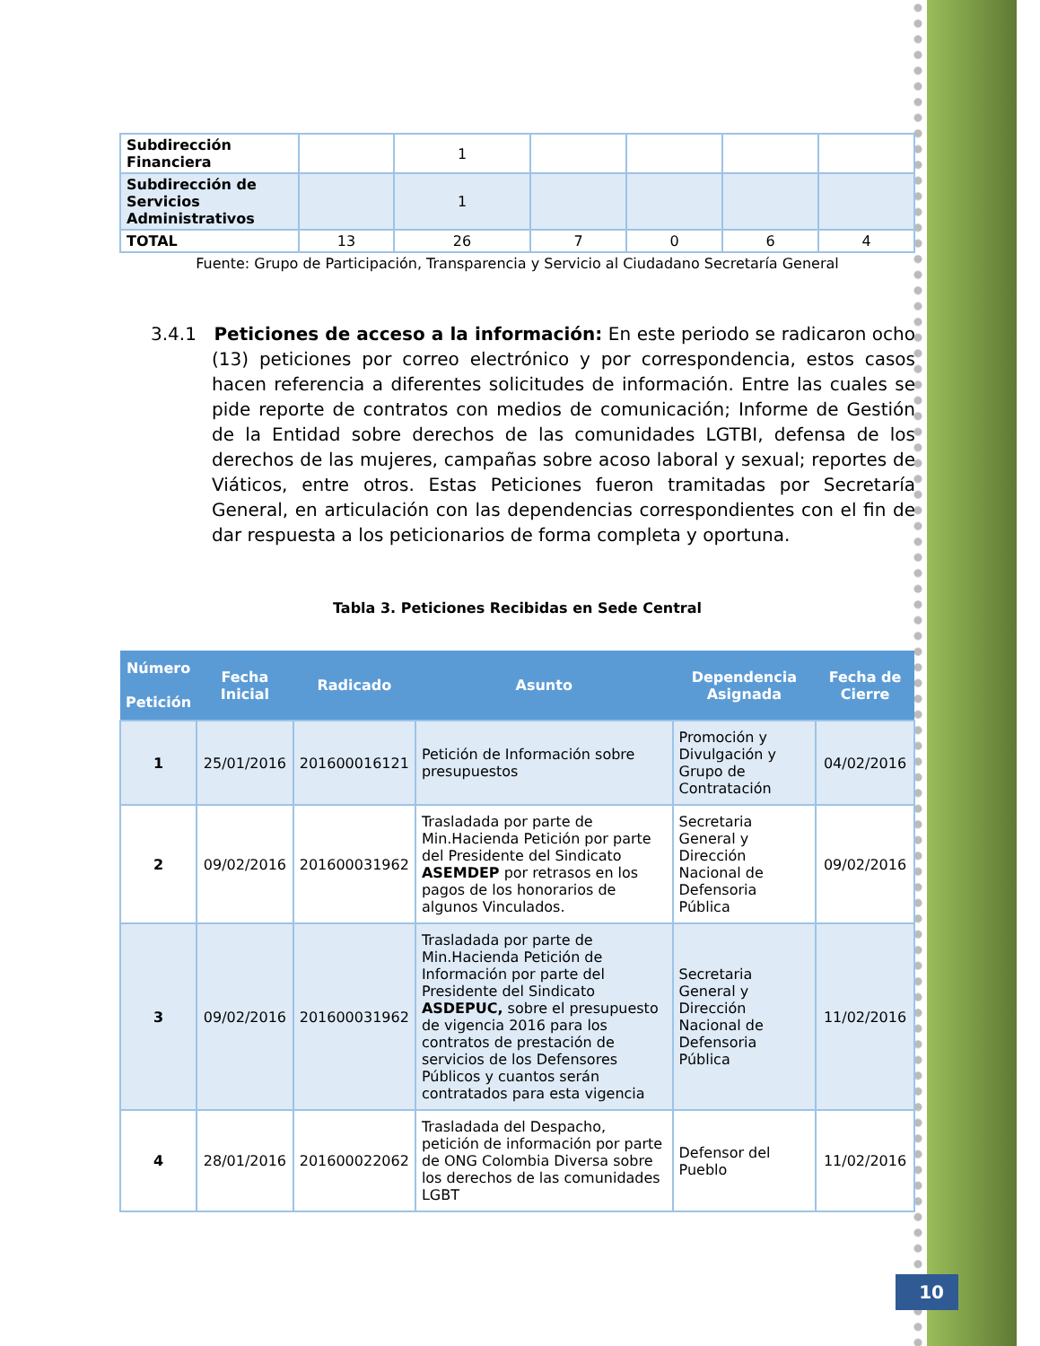| Subdirección Financiera | | 1 | | | | |
| Subdirección de Servicios Administrativos | | 1 | | | | |
| TOTAL | 13 | 26 | 7 | 0 | 6 | 4 |
Fuente: Grupo de Participación, Transparencia y Servicio al Ciudadano Secretaría General
3.4.1 Peticiones de acceso a la información: En este periodo se radicaron ocho (13) peticiones por correo electrónico y por correspondencia, estos casos hacen referencia a diferentes solicitudes de información. Entre las cuales se pide reporte de contratos con medios de comunicación; Informe de Gestión de la Entidad sobre derechos de las comunidades LGTBI, defensa de los derechos de las mujeres, campañas sobre acoso laboral y sexual; reportes de Viáticos, entre otros. Estas Peticiones fueron tramitadas por Secretaría General, en articulación con las dependencias correspondientes con el fin de dar respuesta a los peticionarios de forma completa y oportuna.
Tabla 3. Peticiones Recibidas en Sede Central
| Número Petición | Fecha Inicial | Radicado | Asunto | Dependencia Asignada | Fecha de Cierre |
| --- | --- | --- | --- | --- | --- |
| 1 | 25/01/2016 | 201600016121 | Petición de Información sobre presupuestos | Promoción y Divulgación y Grupo de Contratación | 04/02/2016 |
| 2 | 09/02/2016 | 201600031962 | Trasladada por parte de Min.Hacienda Petición por parte del Presidente del Sindicato ASEMDEP por retrasos en los pagos de los honorarios de algunos Vinculados. | Secretaria General y Dirección Nacional de Defensoria Pública | 09/02/2016 |
| 3 | 09/02/2016 | 201600031962 | Trasladada por parte de Min.Hacienda Petición de Información por parte del Presidente del Sindicato ASDEPUC, sobre el presupuesto de vigencia 2016 para los contratos de prestación de servicios de los Defensores Públicos y cuantos serán contratados para esta vigencia | Secretaria General y Dirección Nacional de Defensoria Pública | 11/02/2016 |
| 4 | 28/01/2016 | 201600022062 | Trasladada del Despacho, petición de información por parte de ONG Colombia Diversa sobre los derechos de las comunidades LGBT | Defensor del Pueblo | 11/02/2016 |
10